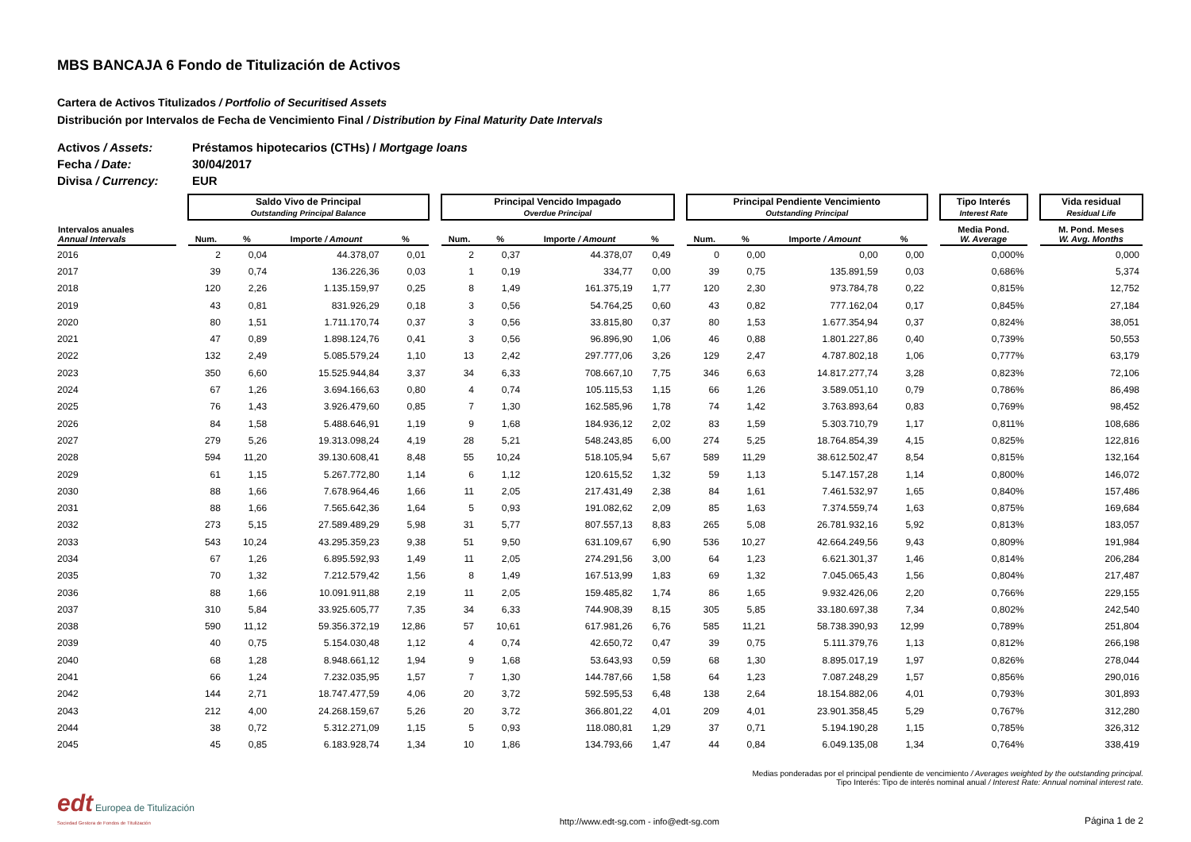MBS BANCAJA 6 Fondo de Titulización de Activos
Cartera de Activos Titulizados / Portfolio of Securitised Assets
Distribución por Intervalos de Fecha de Vencimiento Final / Distribution by Final Maturity Date Intervals
Activos / Assets: Préstamos hipotecarios (CTHs) / Mortgage loans
Fecha / Date: 30/04/2017
Divisa / Currency: EUR
| | | Saldo Vivo de Principal Outstanding Principal Balance | | | | | Principal Vencido Impagado Overdue Principal | | | | | Principal Pendiente Vencimiento Outstanding Principal | | | | | Tipo Interés Interest Rate | | Vida residual Residual Life |
| --- | --- | --- | --- | --- | --- | --- | --- | --- | --- | --- | --- | --- | --- | --- | --- | --- | --- | --- | --- |
| Intervalos anuales Annual Intervals | | Num. | % | Importe / Amount | % | | Num. | % | Importe / Amount | % | | Num. | % | Importe / Amount | % | | Media Pond. W. Average | | M. Pond. Meses W. Avg. Months |
| 2016 | | 2 | 0,04 | 44.378,07 | 0,01 | | 2 | 0,37 | 44.378,07 | 0,49 | | 0 | 0,00 | 0,00 | 0,00 | | 0,000% | | 0,000 |
| 2017 | | 39 | 0,74 | 136.226,36 | 0,03 | | 1 | 0,19 | 334,77 | 0,00 | | 39 | 0,75 | 135.891,59 | 0,03 | | 0,686% | | 5,374 |
| 2018 | | 120 | 2,26 | 1.135.159,97 | 0,25 | | 8 | 1,49 | 161.375,19 | 1,77 | | 120 | 2,30 | 973.784,78 | 0,22 | | 0,815% | | 12,752 |
| 2019 | | 43 | 0,81 | 831.926,29 | 0,18 | | 3 | 0,56 | 54.764,25 | 0,60 | | 43 | 0,82 | 777.162,04 | 0,17 | | 0,845% | | 27,184 |
| 2020 | | 80 | 1,51 | 1.711.170,74 | 0,37 | | 3 | 0,56 | 33.815,80 | 0,37 | | 80 | 1,53 | 1.677.354,94 | 0,37 | | 0,824% | | 38,051 |
| 2021 | | 47 | 0,89 | 1.898.124,76 | 0,41 | | 3 | 0,56 | 96.896,90 | 1,06 | | 46 | 0,88 | 1.801.227,86 | 0,40 | | 0,739% | | 50,553 |
| 2022 | | 132 | 2,49 | 5.085.579,24 | 1,10 | | 13 | 2,42 | 297.777,06 | 3,26 | | 129 | 2,47 | 4.787.802,18 | 1,06 | | 0,777% | | 63,179 |
| 2023 | | 350 | 6,60 | 15.525.944,84 | 3,37 | | 34 | 6,33 | 708.667,10 | 7,75 | | 346 | 6,63 | 14.817.277,74 | 3,28 | | 0,823% | | 72,106 |
| 2024 | | 67 | 1,26 | 3.694.166,63 | 0,80 | | 4 | 0,74 | 105.115,53 | 1,15 | | 66 | 1,26 | 3.589.051,10 | 0,79 | | 0,786% | | 86,498 |
| 2025 | | 76 | 1,43 | 3.926.479,60 | 0,85 | | 7 | 1,30 | 162.585,96 | 1,78 | | 74 | 1,42 | 3.763.893,64 | 0,83 | | 0,769% | | 98,452 |
| 2026 | | 84 | 1,58 | 5.488.646,91 | 1,19 | | 9 | 1,68 | 184.936,12 | 2,02 | | 83 | 1,59 | 5.303.710,79 | 1,17 | | 0,811% | | 108,686 |
| 2027 | | 279 | 5,26 | 19.313.098,24 | 4,19 | | 28 | 5,21 | 548.243,85 | 6,00 | | 274 | 5,25 | 18.764.854,39 | 4,15 | | 0,825% | | 122,816 |
| 2028 | | 594 | 11,20 | 39.130.608,41 | 8,48 | | 55 | 10,24 | 518.105,94 | 5,67 | | 589 | 11,29 | 38.612.502,47 | 8,54 | | 0,815% | | 132,164 |
| 2029 | | 61 | 1,15 | 5.267.772,80 | 1,14 | | 6 | 1,12 | 120.615,52 | 1,32 | | 59 | 1,13 | 5.147.157,28 | 1,14 | | 0,800% | | 146,072 |
| 2030 | | 88 | 1,66 | 7.678.964,46 | 1,66 | | 11 | 2,05 | 217.431,49 | 2,38 | | 84 | 1,61 | 7.461.532,97 | 1,65 | | 0,840% | | 157,486 |
| 2031 | | 88 | 1,66 | 7.565.642,36 | 1,64 | | 5 | 0,93 | 191.082,62 | 2,09 | | 85 | 1,63 | 7.374.559,74 | 1,63 | | 0,875% | | 169,684 |
| 2032 | | 273 | 5,15 | 27.589.489,29 | 5,98 | | 31 | 5,77 | 807.557,13 | 8,83 | | 265 | 5,08 | 26.781.932,16 | 5,92 | | 0,813% | | 183,057 |
| 2033 | | 543 | 10,24 | 43.295.359,23 | 9,38 | | 51 | 9,50 | 631.109,67 | 6,90 | | 536 | 10,27 | 42.664.249,56 | 9,43 | | 0,809% | | 191,984 |
| 2034 | | 67 | 1,26 | 6.895.592,93 | 1,49 | | 11 | 2,05 | 274.291,56 | 3,00 | | 64 | 1,23 | 6.621.301,37 | 1,46 | | 0,814% | | 206,284 |
| 2035 | | 70 | 1,32 | 7.212.579,42 | 1,56 | | 8 | 1,49 | 167.513,99 | 1,83 | | 69 | 1,32 | 7.045.065,43 | 1,56 | | 0,804% | | 217,487 |
| 2036 | | 88 | 1,66 | 10.091.911,88 | 2,19 | | 11 | 2,05 | 159.485,82 | 1,74 | | 86 | 1,65 | 9.932.426,06 | 2,20 | | 0,766% | | 229,155 |
| 2037 | | 310 | 5,84 | 33.925.605,77 | 7,35 | | 34 | 6,33 | 744.908,39 | 8,15 | | 305 | 5,85 | 33.180.697,38 | 7,34 | | 0,802% | | 242,540 |
| 2038 | | 590 | 11,12 | 59.356.372,19 | 12,86 | | 57 | 10,61 | 617.981,26 | 6,76 | | 585 | 11,21 | 58.738.390,93 | 12,99 | | 0,789% | | 251,804 |
| 2039 | | 40 | 0,75 | 5.154.030,48 | 1,12 | | 4 | 0,74 | 42.650,72 | 0,47 | | 39 | 0,75 | 5.111.379,76 | 1,13 | | 0,812% | | 266,198 |
| 2040 | | 68 | 1,28 | 8.948.661,12 | 1,94 | | 9 | 1,68 | 53.643,93 | 0,59 | | 68 | 1,30 | 8.895.017,19 | 1,97 | | 0,826% | | 278,044 |
| 2041 | | 66 | 1,24 | 7.232.035,95 | 1,57 | | 7 | 1,30 | 144.787,66 | 1,58 | | 64 | 1,23 | 7.087.248,29 | 1,57 | | 0,856% | | 290,016 |
| 2042 | | 144 | 2,71 | 18.747.477,59 | 4,06 | | 20 | 3,72 | 592.595,53 | 6,48 | | 138 | 2,64 | 18.154.882,06 | 4,01 | | 0,793% | | 301,893 |
| 2043 | | 212 | 4,00 | 24.268.159,67 | 5,26 | | 20 | 3,72 | 366.801,22 | 4,01 | | 209 | 4,01 | 23.901.358,45 | 5,29 | | 0,767% | | 312,280 |
| 2044 | | 38 | 0,72 | 5.312.271,09 | 1,15 | | 5 | 0,93 | 118.080,81 | 1,29 | | 37 | 0,71 | 5.194.190,28 | 1,15 | | 0,785% | | 326,312 |
| 2045 | | 45 | 0,85 | 6.183.928,74 | 1,34 | | 10 | 1,86 | 134.793,66 | 1,47 | | 44 | 0,84 | 6.049.135,08 | 1,34 | | 0,764% | | 338,419 |
Medias ponderadas por el principal pendiente de vencimiento / Averages weighted by the outstanding principal.
Tipo Interés: Tipo de interés nominal anual / Interest Rate: Annual nominal interest rate.
edt Europea de Titulización
Sociedad Gestora de Fondos de Titulización
http://www.edt-sg.com - info@edt-sg.com
Página 1 de 2